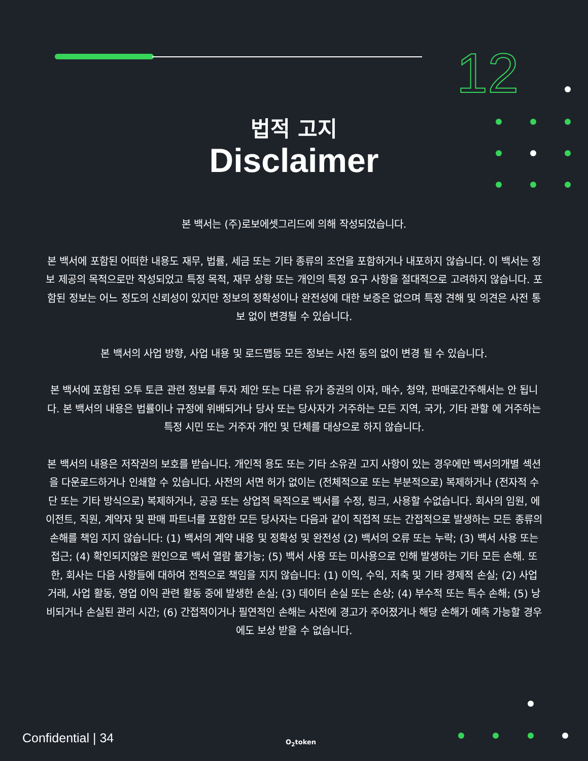12
법적 고지
Disclaimer
본 백서는 (주)로보에셋그리드에 의해 작성되었습니다.
본 백서에 포함된 어떠한 내용도 재무, 법률, 세금 또는 기타 종류의 조언을 포함하거나 내포하지 않습니다. 이 백서는 정보 제공의 목적으로만 작성되었고 특정 목적, 재무 상황 또는 개인의 특정 요구 사항을 절대적으로 고려하지 않습니다. 포함된 정보는 어느 정도의 신뢰성이 있지만 정보의 정확성이나 완전성에 대한 보증은 없으며 특정 견해 및 의견은 사전 통보 없이 변경될 수 있습니다.
본 백서의 사업 방향, 사업 내용 및 로드맵등 모든 정보는 사전 동의 없이 변경 될 수 있습니다.
본 백서에 포함된 오투 토큰 관련 정보를 투자 제안 또는 다른 유가 증권의 이자, 매수, 청약, 판매로간주해서는 안 됩니다. 본 백서의 내용은 법률이나 규정에 위배되거나 당사 또는 당사자가 거주하는 모든 지역, 국가, 기타 관할 에 거주하는 특정 시민 또는 거주자 개인 및 단체를 대상으로 하지 않습니다.
본 백서의 내용은 저작권의 보호를 받습니다. 개인적 용도 또는 기타 소유권 고지 사항이 있는 경우에만 백서의개별 섹션을 다운로드하거나 인쇄할 수 있습니다. 사전의 서면 허가 없이는 (전체적으로 또는 부분적으로) 복제하거나 (전자적 수단 또는 기타 방식으로) 복제하거나, 공공 또는 상업적 목적으로 백서를 수정, 링크, 사용할 수없습니다. 회사의 임원, 에이전트, 직원, 계약자 및 판매 파트너를 포함한 모든 당사자는 다음과 같이 직접적 또는 간접적으로 발생하는 모든 종류의 손해를 책임 지지 않습니다: (1) 백서의 계약 내용 및 정확성 및 완전성 (2) 백서의 오류 또는 누락; (3) 백서 사용 또는 접근; (4) 확인되지않은 원인으로 백서 열람 불가능; (5) 백서 사용 또는 미사용으로 인해 발생하는 기타 모든 손해. 또한, 회사는 다음 사항들에 대하여 전적으로 책임을 지지 않습니다: (1) 이익, 수익, 저축 및 기타 경제적 손실; (2) 사업 거래, 사업 활동, 영업 이익 관련 활동 중에 발생한 손실; (3) 데이터 손실 또는 손상; (4) 부수적 또는 특수 손해; (5) 낭비되거나 손실된 관리 시간; (6) 간접적이거나 필연적인 손해는 사전에 경고가 주어졌거나 해당 손해가 예측 가능할 경우에도 보상 받을 수 없습니다.
Confidential | 34 O<sub>2</sub>token